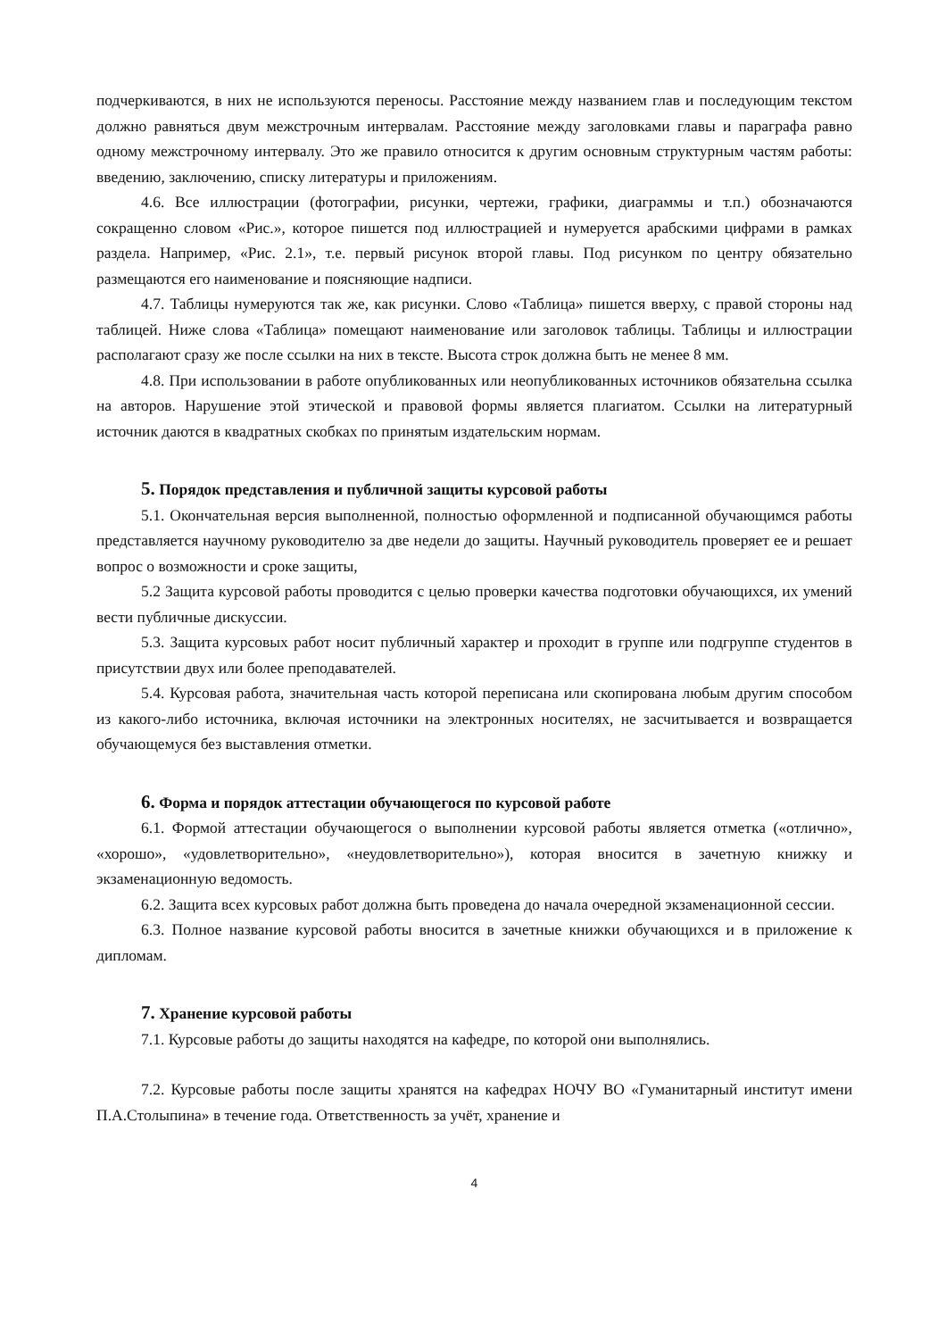подчеркиваются, в них не используются переносы. Расстояние между названием глав и последующим текстом должно равняться двум межстрочным интервалам. Расстояние между заголовками главы и параграфа равно одному межстрочному интервалу. Это же правило относится к другим основным структурным частям работы: введению, заключению, списку литературы и приложениям.
4.6. Все иллюстрации (фотографии, рисунки, чертежи, графики, диаграммы и т.п.) обозначаются сокращенно словом «Рис.», которое пишется под иллюстрацией и нумеруется арабскими цифрами в рамках раздела. Например, «Рис. 2.1», т.е. первый рисунок второй главы. Под рисунком по центру обязательно размещаются его наименование и поясняющие надписи.
4.7. Таблицы нумеруются так же, как рисунки. Слово «Таблица» пишется вверху, с правой стороны над таблицей. Ниже слова «Таблица» помещают наименование или заголовок таблицы. Таблицы и иллюстрации располагают сразу же после ссылки на них в тексте. Высота строк должна быть не менее 8 мм.
4.8. При использовании в работе опубликованных или неопубликованных источников обязательна ссылка на авторов. Нарушение этой этической и правовой формы является плагиатом. Ссылки на литературный источник даются в квадратных скобках по принятым издательским нормам.
5. Порядок представления и публичной защиты курсовой работы
5.1. Окончательная версия выполненной, полностью оформленной и подписанной обучающимся работы представляется научному руководителю за две недели до защиты. Научный руководитель проверяет ее и решает вопрос о возможности и сроке защиты,
5.2 Защита курсовой работы проводится с целью проверки качества подготовки обучающихся, их умений вести публичные дискуссии.
5.3. Защита курсовых работ носит публичный характер и проходит в группе или подгруппе студентов в присутствии двух или более преподавателей.
5.4. Курсовая работа, значительная часть которой переписана или скопирована любым другим способом из какого-либо источника, включая источники на электронных носителях, не засчитывается и возвращается обучающемуся без выставления отметки.
6. Форма и порядок аттестации обучающегося по курсовой работе
6.1. Формой аттестации обучающегося о выполнении курсовой работы является отметка («отлично», «хорошо», «удовлетворительно», «неудовлетворительно»), которая вносится в зачетную книжку и экзаменационную ведомость.
6.2. Защита всех курсовых работ должна быть проведена до начала очередной экзаменационной сессии.
6.3. Полное название курсовой работы вносится в зачетные книжки обучающихся и в приложение к дипломам.
7. Хранение курсовой работы
7.1. Курсовые работы до защиты находятся на кафедре, по которой они выполнялись.
7.2. Курсовые работы после защиты хранятся на кафедрах НОЧУ ВО «Гуманитарный институт имени П.А.Столыпина» в течение года. Ответственность за учёт, хранение и
4